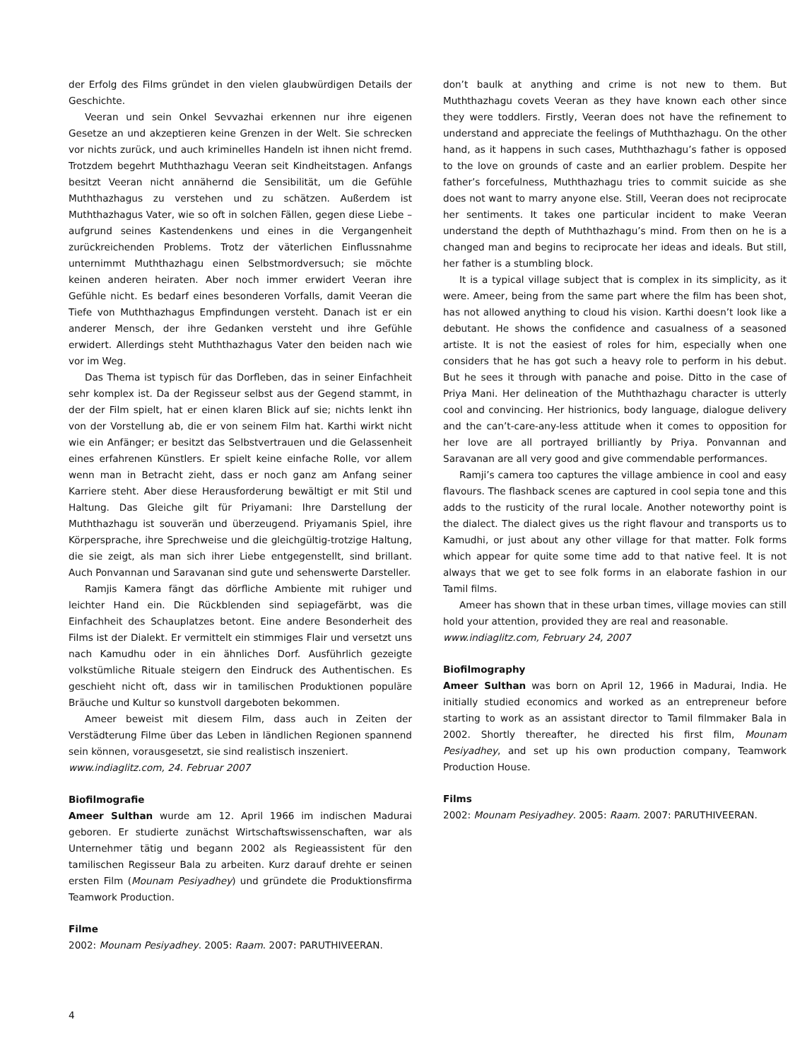der Erfolg des Films gründet in den vielen glaubwürdigen Details der Geschichte.
Veeran und sein Onkel Sevvazhai erkennen nur ihre eigenen Gesetze an und akzeptieren keine Grenzen in der Welt. Sie schrecken vor nichts zurück, und auch kriminelles Handeln ist ihnen nicht fremd. Trotzdem begehrt Muththazhagu Veeran seit Kindheitstagen. Anfangs besitzt Veeran nicht annähernd die Sensibilität, um die Gefühle Muththazhagus zu verstehen und zu schätzen. Außerdem ist Muththazhagus Vater, wie so oft in solchen Fällen, gegen diese Liebe – aufgrund seines Kastendenkens und eines in die Vergangenheit zurückreichenden Problems. Trotz der väterlichen Einflussnahme unternimmt Muththazhagu einen Selbstmordversuch; sie möchte keinen anderen heiraten. Aber noch immer erwidert Veeran ihre Gefühle nicht. Es bedarf eines besonderen Vorfalls, damit Veeran die Tiefe von Muththazhagus Empfindungen versteht. Danach ist er ein anderer Mensch, der ihre Gedanken versteht und ihre Gefühle erwidert. Allerdings steht Muththazhagus Vater den beiden nach wie vor im Weg.
Das Thema ist typisch für das Dorfleben, das in seiner Einfachheit sehr komplex ist. Da der Regisseur selbst aus der Gegend stammt, in der der Film spielt, hat er einen klaren Blick auf sie; nichts lenkt ihn von der Vorstellung ab, die er von seinem Film hat. Karthi wirkt nicht wie ein Anfänger; er besitzt das Selbstvertrauen und die Gelassenheit eines erfahrenen Künstlers. Er spielt keine einfache Rolle, vor allem wenn man in Betracht zieht, dass er noch ganz am Anfang seiner Karriere steht. Aber diese Herausforderung bewältigt er mit Stil und Haltung. Das Gleiche gilt für Priyamani: Ihre Darstellung der Muththazhagu ist souverän und überzeugend. Priyamanis Spiel, ihre Körpersprache, ihre Sprechweise und die gleichgültig-trotzige Haltung, die sie zeigt, als man sich ihrer Liebe entgegenstellt, sind brillant. Auch Ponvannan und Saravanan sind gute und sehenswerte Darsteller.
Ramjis Kamera fängt das dörfliche Ambiente mit ruhiger und leichter Hand ein. Die Rückblenden sind sepiagefärbt, was die Einfachheit des Schauplatzes betont. Eine andere Besonderheit des Films ist der Dialekt. Er vermittelt ein stimmiges Flair und versetzt uns nach Kamudhu oder in ein ähnliches Dorf. Ausführlich gezeigte volkstümliche Rituale steigern den Eindruck des Authentischen. Es geschieht nicht oft, dass wir in tamilischen Produktionen populäre Bräuche und Kultur so kunstvoll dargeboten bekommen.
Ameer beweist mit diesem Film, dass auch in Zeiten der Verstädterung Filme über das Leben in ländlichen Regionen spannend sein können, vorausgesetzt, sie sind realistisch inszeniert.
www.indiaglitz.com, 24. Februar 2007
Biofilmografie
Ameer Sulthan wurde am 12. April 1966 im indischen Madurai geboren. Er studierte zunächst Wirtschaftswissenschaften, war als Unternehmer tätig und begann 2002 als Regieassistent für den tamilischen Regisseur Bala zu arbeiten. Kurz darauf drehte er seinen ersten Film (Mounam Pesiyadhey) und gründete die Produktionsfirma Teamwork Production.
Filme
2002: Mounam Pesiyadhey. 2005: Raam. 2007: PARUTHIVEERAN.
don’t baulk at anything and crime is not new to them. But Muththazhagu covets Veeran as they have known each other since they were toddlers. Firstly, Veeran does not have the refinement to understand and appreciate the feelings of Muththazhagu. On the other hand, as it happens in such cases, Muththazhagu’s father is opposed to the love on grounds of caste and an earlier problem. Despite her father’s forcefulness, Muththazhagu tries to commit suicide as she does not want to marry anyone else. Still, Veeran does not reciprocate her sentiments. It takes one particular incident to make Veeran understand the depth of Muththazhagu’s mind. From then on he is a changed man and begins to reciprocate her ideas and ideals. But still, her father is a stumbling block.
It is a typical village subject that is complex in its simplicity, as it were. Ameer, being from the same part where the film has been shot, has not allowed anything to cloud his vision. Karthi doesn’t look like a debutant. He shows the confidence and casualness of a seasoned artiste. It is not the easiest of roles for him, especially when one considers that he has got such a heavy role to perform in his debut. But he sees it through with panache and poise. Ditto in the case of Priya Mani. Her delineation of the Muththazhagu character is utterly cool and convincing. Her histrionics, body language, dialogue delivery and the can’t-care-any-less attitude when it comes to opposition for her love are all portrayed brilliantly by Priya. Ponvannan and Saravanan are all very good and give commendable performances.
Ramji’s camera too captures the village ambience in cool and easy flavours. The flashback scenes are captured in cool sepia tone and this adds to the rusticity of the rural locale. Another noteworthy point is the dialect. The dialect gives us the right flavour and transports us to Kamudhi, or just about any other village for that matter. Folk forms which appear for quite some time add to that native feel. It is not always that we get to see folk forms in an elaborate fashion in our Tamil films.
Ameer has shown that in these urban times, village movies can still hold your attention, provided they are real and reasonable.
www.indiaglitz.com, February 24, 2007
Biofilmography
Ameer Sulthan was born on April 12, 1966 in Madurai, India. He initially studied economics and worked as an entrepreneur before starting to work as an assistant director to Tamil filmmaker Bala in 2002. Shortly thereafter, he directed his first film, Mounam Pesiyadhey, and set up his own production company, Teamwork Production House.
Films
2002: Mounam Pesiyadhey. 2005: Raam. 2007: PARUTHIVEERAN.
4